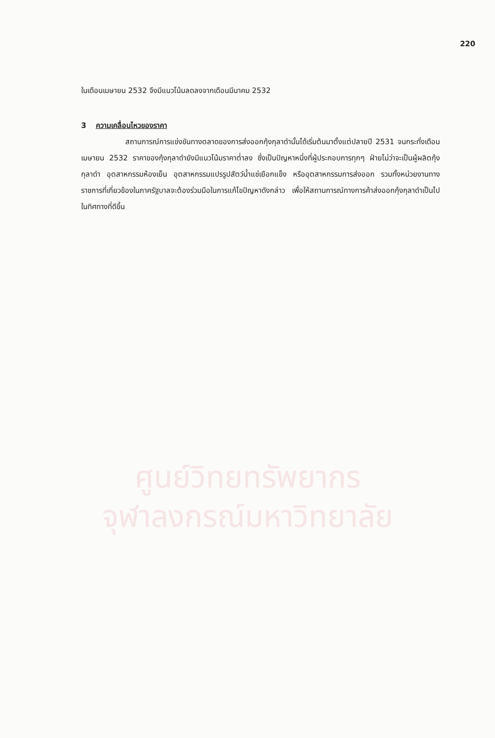220
ในเดือนเมษายน 2532 จึงมีแนวโน้มลดลงจากเดือนมีนาคม 2532
3 ความเคลื่อนไหวของราคา
สถานการณ์การแข่งขันทางตลาดของการส่งออกกุ้งกุลาดำนั้นได้เริ่มต้นมาตั้งแต่ปลายปี 2531 จนกระทั่งเดือนเมษายน 2532 ราคาของกุ้งกุลาดำยังมีแนวโน้มราคาต่ำลง ซึ่งเป็นปัญหาหนึ่งที่ผู้ประกอบการทุกๆ ฝ่ายไม่ว่าจะเป็นผู้ผลิตกุ้งกุลาดำ อุตสาหกรรมห้องเย็น อุตสาหกรรมแปรรูปสัตว์น้ำแช่เยือกแข็ง หรืออุตสาหกรรมการส่งออก รวมทั้งหน่วยงานทางราชการที่เกี่ยวข้องในภาครัฐบาลจะต้องร่วมมือในการแก้ไขปัญหาดังกล่าว เพื่อให้สถานการณ์ทางการค้าส่งออกกุ้งกุลาดำเป็นไปในทิศทางที่ดีขึ้น
ศูนย์วิทยทรัพยากร
จุฬาลงกรณ์มหาวิทยาลัย